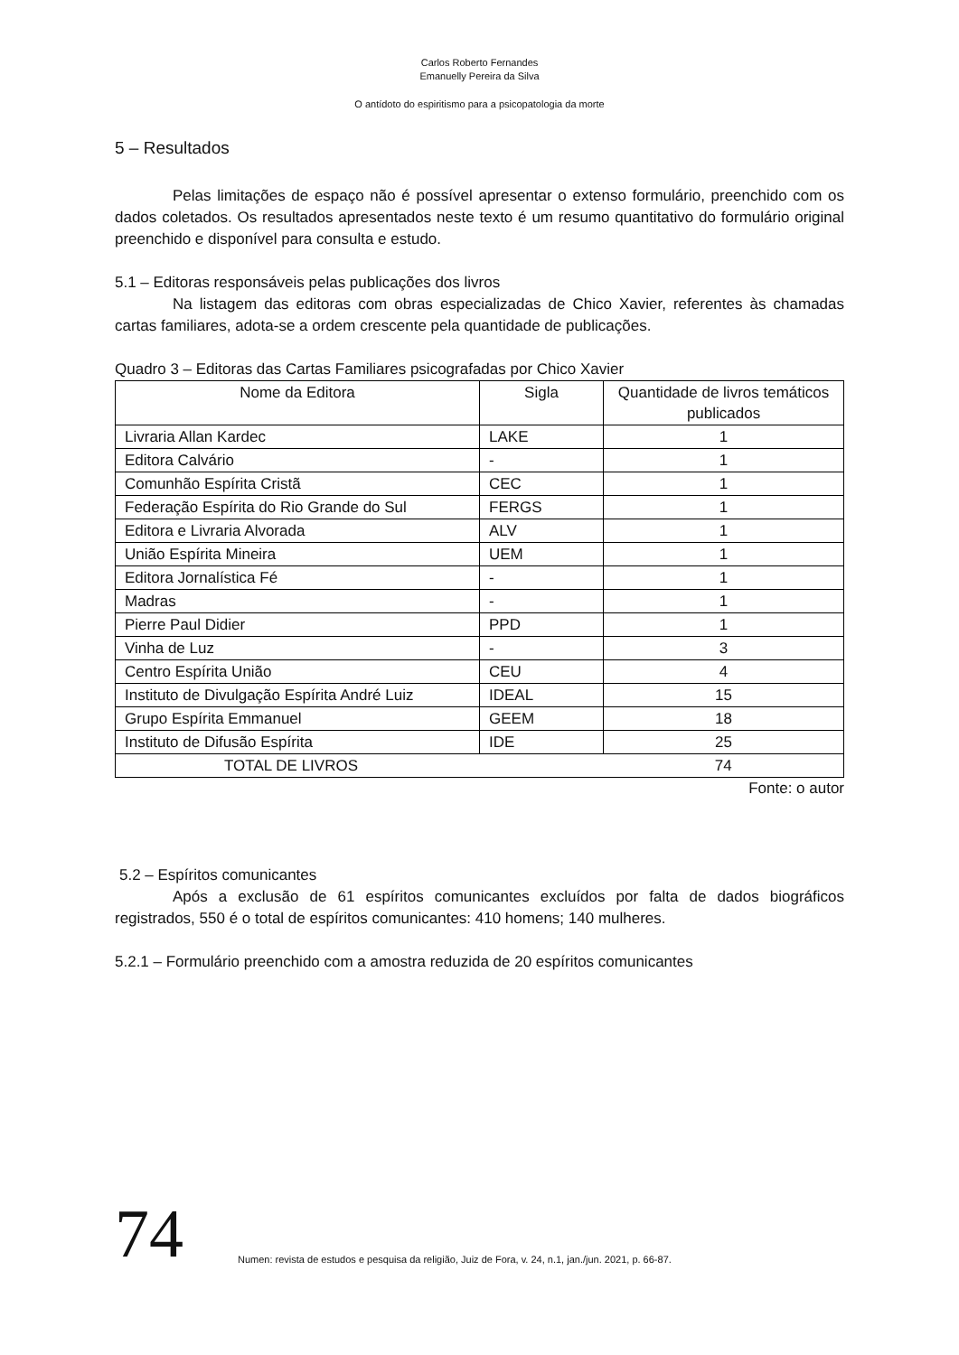Carlos Roberto Fernandes
Emanuelly Pereira da Silva
O antídoto do espiritismo para a psicopatologia da morte
5 – Resultados
Pelas limitações de espaço não é possível apresentar o extenso formulário, preenchido com os dados coletados. Os resultados apresentados neste texto é um resumo quantitativo do formulário original preenchido e disponível para consulta e estudo.
5.1 – Editoras responsáveis pelas publicações dos livros
Na listagem das editoras com obras especializadas de Chico Xavier, referentes às chamadas cartas familiares, adota-se a ordem crescente pela quantidade de publicações.
Quadro 3 – Editoras das Cartas Familiares psicografadas por Chico Xavier
| Nome da Editora | Sigla | Quantidade de livros temáticos publicados |
| --- | --- | --- |
| Livraria Allan Kardec | LAKE | 1 |
| Editora Calvário | - | 1 |
| Comunhão Espírita Cristã | CEC | 1 |
| Federação Espírita do Rio Grande do Sul | FERGS | 1 |
| Editora e Livraria Alvorada | ALV | 1 |
| União Espírita Mineira | UEM | 1 |
| Editora Jornalística Fé | - | 1 |
| Madras | - | 1 |
| Pierre Paul Didier | PPD | 1 |
| Vinha de Luz | - | 3 |
| Centro Espírita União | CEU | 4 |
| Instituto de Divulgação Espírita André Luiz | IDEAL | 15 |
| Grupo Espírita Emmanuel | GEEM | 18 |
| Instituto de Difusão Espírita | IDE | 25 |
| TOTAL DE LIVROS | | 74 |
Fonte: o autor
5.2 – Espíritos comunicantes
Após a exclusão de 61 espíritos comunicantes excluídos por falta de dados biográficos registrados, 550 é o total de espíritos comunicantes: 410 homens; 140 mulheres.
5.2.1 – Formulário preenchido com a amostra reduzida de 20 espíritos comunicantes
74 Numen: revista de estudos e pesquisa da religião, Juiz de Fora, v. 24, n.1, jan./jun. 2021, p. 66-87.